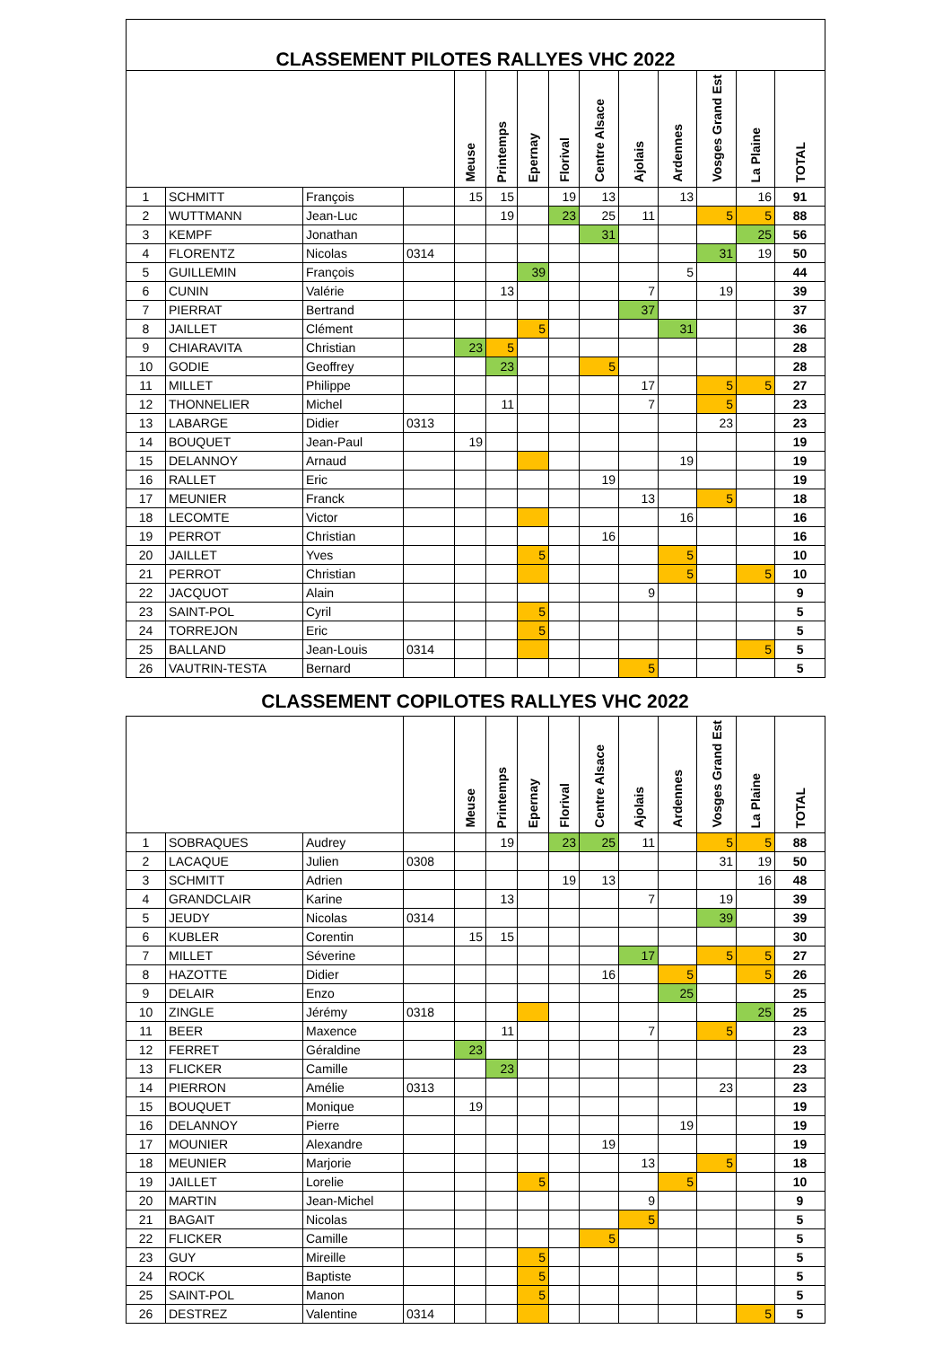| CLASSEMENT PILOTES RALLYES VHC 2022 | | | | | | | | | | | | | |
| --- | --- | --- | --- | --- | --- | --- | --- | --- | --- | --- | --- | --- | --- |
| | | | | Meuse | Printemps | Epernay | Florival | Centre Alsace | Ajolais | Ardennes | Vosges Grand Est | La Plaine | TOTAL |
| 1 | SCHMITT | François | | 15 | 15 | | 19 | 13 | | 13 | | 16 | 91 |
| 2 | WUTTMANN | Jean-Luc | | | 19 | | 23 | 25 | 11 | | 5 | 5 | 88 |
| 3 | KEMPF | Jonathan | | | | | | 31 | | | | 25 | 56 |
| 4 | FLORENTZ | Nicolas | 0314 | | | | | | | | 31 | 19 | 50 |
| 5 | GUILLEMIN | François | | | | 39 | | | | 5 | | | 44 |
| 6 | CUNIN | Valérie | | | 13 | | | | 7 | | 19 | | 39 |
| 7 | PIERRAT | Bertrand | | | | | | | 37 | | | | 37 |
| 8 | JAILLET | Clément | | | | 5 | | | | 31 | | | 36 |
| 9 | CHIARAVITA | Christian | | 23 | 5 | | | | | | | | 28 |
| 10 | GODIE | Geoffrey | | | 23 | | | 5 | | | | | 28 |
| 11 | MILLET | Philippe | | | | | | | 17 | | 5 | 5 | 27 |
| 12 | THONNELIER | Michel | | | 11 | | | | 7 | | 5 | | 23 |
| 13 | LABARGE | Didier | 0313 | | | | | | | | 23 | | 23 |
| 14 | BOUQUET | Jean-Paul | | 19 | | | | | | | | | 19 |
| 15 | DELANNOY | Arnaud | | | | | | | | 19 | | | 19 |
| 16 | RALLET | Eric | | | | | | 19 | | | | | 19 |
| 17 | MEUNIER | Franck | | | | | | | 13 | | 5 | | 18 |
| 18 | LECOMTE | Victor | | | | | | | | 16 | | | 16 |
| 19 | PERROT | Christian | | | | | | 16 | | | | | 16 |
| 20 | JAILLET | Yves | | | | 5 | | | | 5 | | | 10 |
| 21 | PERROT | Christian | | | | | | | | 5 | | 5 | 10 |
| 22 | JACQUOT | Alain | | | | | | | 9 | | | | 9 |
| 23 | SAINT-POL | Cyril | | | | 5 | | | | | | | 5 |
| 24 | TORREJON | Eric | | | | 5 | | | | | | | 5 |
| 25 | BALLAND | Jean-Louis | 0314 | | | | | | | | | 5 | 5 |
| 26 | VAUTRIN-TESTA | Bernard | | | | | | | 5 | | | | 5 |
CLASSEMENT COPILOTES RALLYES VHC 2022
| | | | | Meuse | Printemps | Epernay | Florival | Centre Alsace | Ajolais | Ardennes | Vosges Grand Est | La Plaine | TOTAL |
| --- | --- | --- | --- | --- | --- | --- | --- | --- | --- | --- | --- | --- | --- |
| 1 | SOBRAQUES | Audrey | | | 19 | | 23 | 25 | 11 | | 5 | 5 | 88 |
| 2 | LACAQUE | Julien | 0308 | | | | | | | | 31 | 19 | 50 |
| 3 | SCHMITT | Adrien | | | | | 19 | 13 | | | | 16 | 48 |
| 4 | GRANDCLAIR | Karine | | | 13 | | | | 7 | | 19 | | 39 |
| 5 | JEUDY | Nicolas | 0314 | | | | | | | | 39 | | 39 |
| 6 | KUBLER | Corentin | | 15 | 15 | | | | | | | | 30 |
| 7 | MILLET | Séverine | | | | | | | 17 | | 5 | 5 | 27 |
| 8 | HAZOTTE | Didier | | | | | | 16 | | 5 | | 5 | 26 |
| 9 | DELAIR | Enzo | | | | | | | | 25 | | | 25 |
| 10 | ZINGLE | Jérémy | 0318 | | | | | | | | | 25 | 25 |
| 11 | BEER | Maxence | | | 11 | | | | 7 | | 5 | | 23 |
| 12 | FERRET | Géraldine | | 23 | | | | | | | | | 23 |
| 13 | FLICKER | Camille | | | 23 | | | | | | | | 23 |
| 14 | PIERRON | Amélie | 0313 | | | | | | | | 23 | | 23 |
| 15 | BOUQUET | Monique | | 19 | | | | | | | | | 19 |
| 16 | DELANNOY | Pierre | | | | | | | | 19 | | | 19 |
| 17 | MOUNIER | Alexandre | | | | | | 19 | | | | | 19 |
| 18 | MEUNIER | Marjorie | | | | | | | 13 | | 5 | | 18 |
| 19 | JAILLET | Lorelie | | | | 5 | | | | 5 | | | 10 |
| 20 | MARTIN | Jean-Michel | | | | | | | 9 | | | | 9 |
| 21 | BAGAIT | Nicolas | | | | | | | 5 | | | | 5 |
| 22 | FLICKER | Camille | | | | | | 5 | | | | | 5 |
| 23 | GUY | Mireille | | | | 5 | | | | | | | 5 |
| 24 | ROCK | Baptiste | | | | 5 | | | | | | | 5 |
| 25 | SAINT-POL | Manon | | | | 5 | | | | | | | 5 |
| 26 | DESTREZ | Valentine | 0314 | | | | | | | | | 5 | 5 |